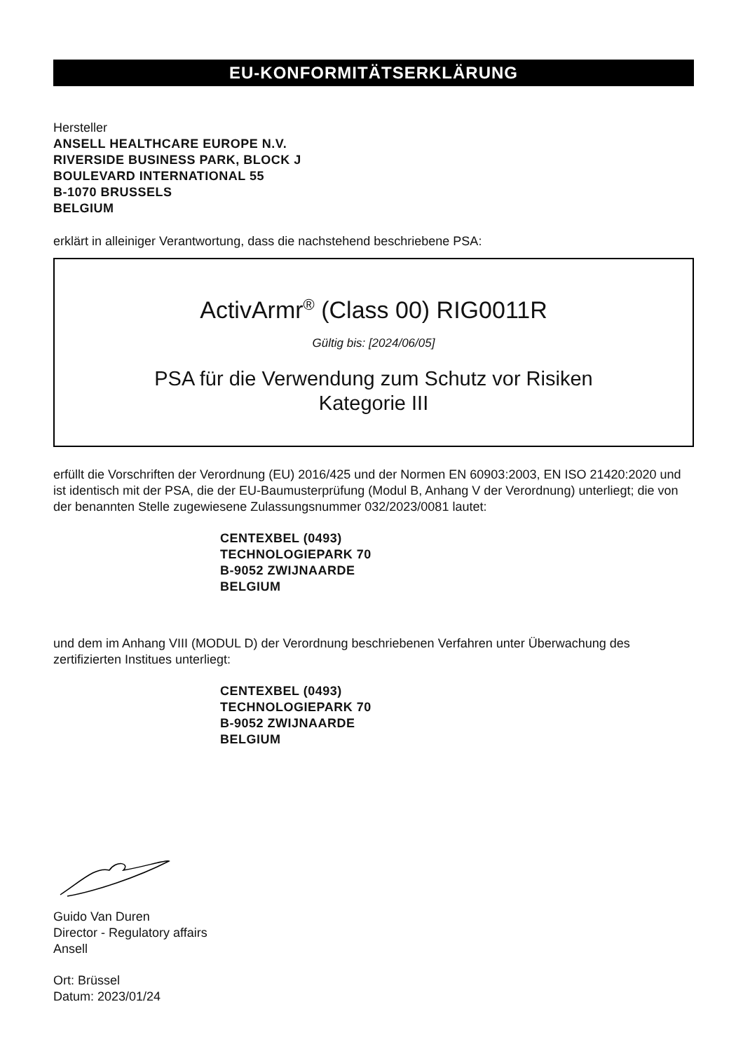EU-KONFORMITÄTSERKLÄRUNG
Hersteller
ANSELL HEALTHCARE EUROPE N.V.
RIVERSIDE BUSINESS PARK, BLOCK J
BOULEVARD INTERNATIONAL 55
B-1070 BRUSSELS
BELGIUM
erklärt in alleiniger Verantwortung, dass die nachstehend beschriebene PSA:
ActivArmr<sup>®</sup> (Class 00) RIG0011R
Gültig bis: [2024/06/05]
PSA für die Verwendung zum Schutz vor Risiken
Kategorie III
erfüllt die Vorschriften der Verordnung (EU) 2016/425 und der Normen EN 60903:2003, EN ISO 21420:2020 und ist identisch mit der PSA, die der EU-Baumusterprüfung (Modul B, Anhang V der Verordnung) unterliegt; die von der benannten Stelle zugewiesene Zulassungsnummer 032/2023/0081 lautet:
CENTEXBEL (0493)
TECHNOLOGIEPARK 70
B-9052 ZWIJNAARDE
BELGIUM
und dem im Anhang VIII (MODUL D) der Verordnung beschriebenen Verfahren unter Überwachung des zertifizierten Institues unterliegt:
CENTEXBEL (0493)
TECHNOLOGIEPARK 70
B-9052 ZWIJNAARDE
BELGIUM
Guido Van Duren
Director - Regulatory affairs
Ansell
Ort: Brüssel
Datum: 2023/01/24